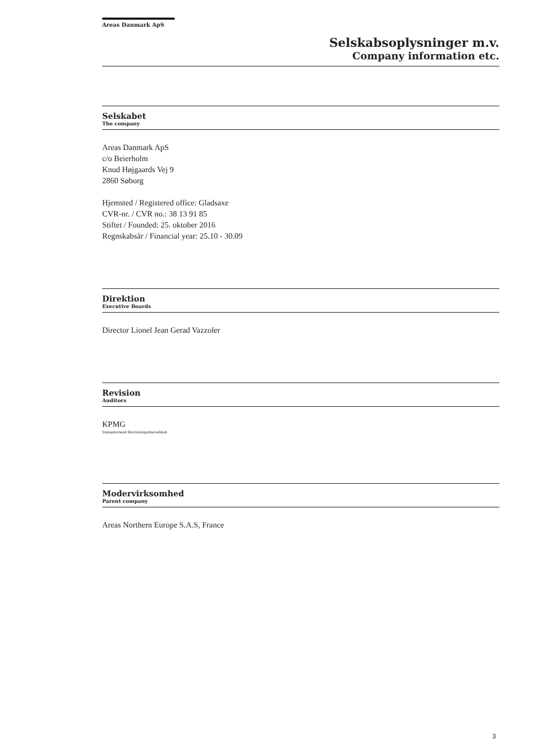Areas Danmark ApS
Selskabsoplysninger m.v.
Company information etc.
Selskabet
The company
Areas Danmark ApS
c/o Beierholm
Knud Højgaards Vej 9
2860 Søborg
Hjemsted / Registered office: Gladsaxe
CVR-nr. / CVR no.: 38 13 91 85
Stiftet / Founded: 25. oktober 2016
Regnskabsår / Financial year: 25.10 - 30.09
Direktion
Executive Boards
Director Lionel Jean Gerad Vazzoler
Revision
Auditors
KPMG
Statsautoriseret Revisionspartnerselskab
Modervirksomhed
Parent company
Areas Northern Europe S.A.S, France
3